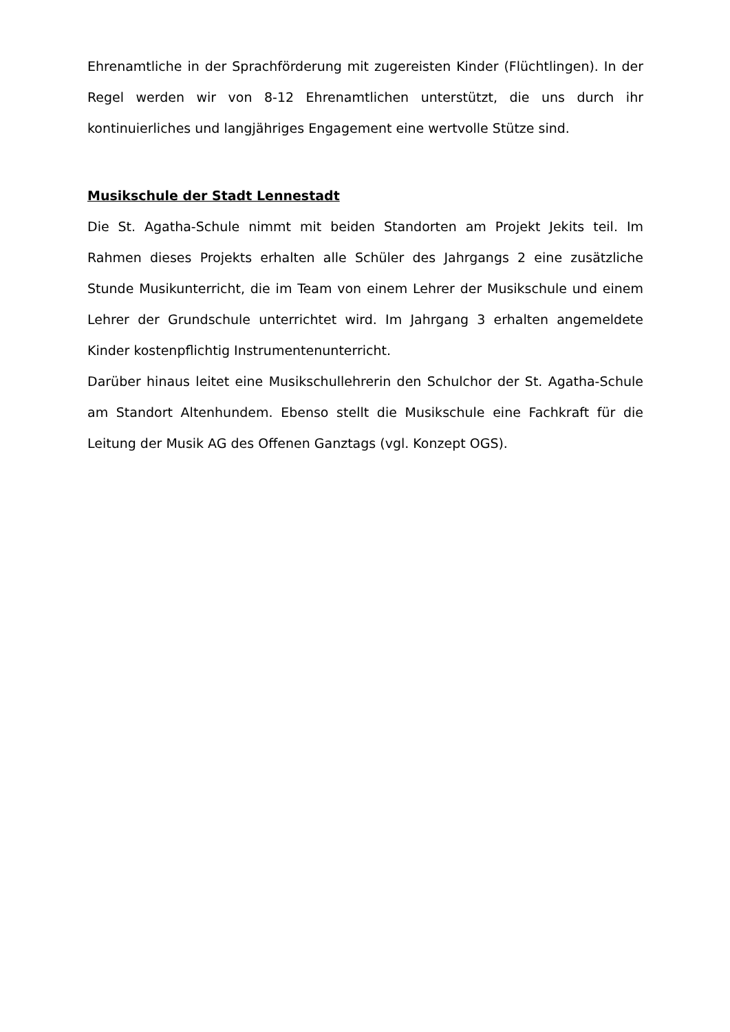Ehrenamtliche in der Sprachförderung mit zugereisten Kinder (Flüchtlingen). In der Regel werden wir von 8-12 Ehrenamtlichen unterstützt, die uns durch ihr kontinuierliches und langjähriges Engagement eine wertvolle Stütze sind.
Musikschule der Stadt Lennestadt
Die St. Agatha-Schule nimmt mit beiden Standorten am Projekt Jekits teil. Im Rahmen dieses Projekts erhalten alle Schüler des Jahrgangs 2 eine zusätzliche Stunde Musikunterricht, die im Team von einem Lehrer der Musikschule und einem Lehrer der Grundschule unterrichtet wird. Im Jahrgang 3 erhalten angemeldete Kinder kostenpflichtig Instrumentenunterricht.
Darüber hinaus leitet eine Musikschullehrerin den Schulchor der St. Agatha-Schule am Standort Altenhundem. Ebenso stellt die Musikschule eine Fachkraft für die Leitung der Musik AG des Offenen Ganztags (vgl. Konzept OGS).